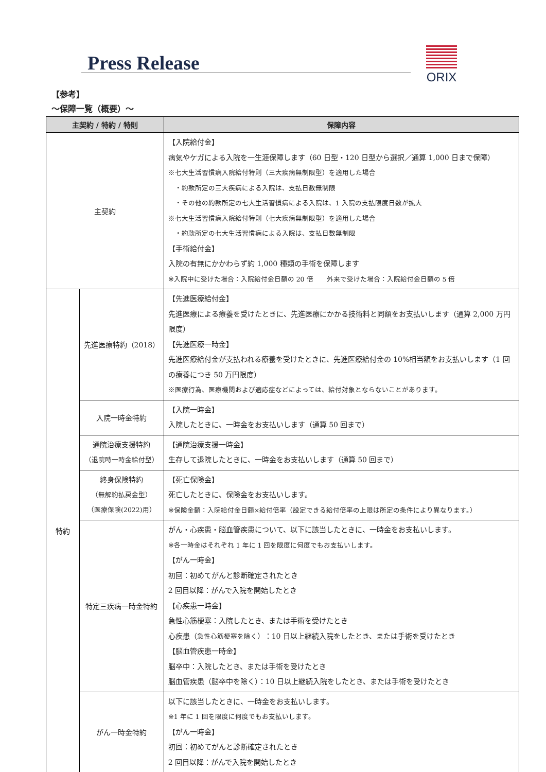Press Release
ORIX
【参考】
～保障一覧（概要）～
| 主契約 / 特約 / 特則 | | 保障内容 |
| --- | --- | --- |
| 主契約 | | 【入院給付金】 病気やケガによる入院を一生涯保障します（60 日型・120 日型から選択／通算 1,000 日まで保障） ※七大生活習慣病入院給付特則（三大疾病無制限型）を適用した場合 ・約款所定の三大疾病による入院は、支払日数無制限 ・その他の約款所定の七大生活習慣病による入院は、1 入院の支払限度日数が拡大 ※七大生活習慣病入院給付特則（七大疾病無制限型）を適用した場合 ・約款所定の七大生活習慣病による入院は、支払日数無制限 【手術給付金】 入院の有無にかかわらず約 1,000 種類の手術を保障します ※入院中に受けた場合：入院給付金日額の 20 倍 外来で受けた場合：入院給付金日額の 5 倍 |
| 特約 | 先進医療特約（2018） | 【先進医療給付金】 先進医療による療養を受けたときに、先進医療にかかる技術料と同額をお支払いします（通算 2,000 万円限度） 【先進医療一時金】 先進医療給付金が支払われる療養を受けたときに、先進医療給付金の 10%相当額をお支払いします（1 回の療養につき 50 万円限度） ※医療行為、医療機関および適応症などによっては、給付対象とならないことがあります。 |
| | 入院一時金特約 | 【入院一時金】 入院したときに、一時金をお支払いします（通算 50 回まで） |
| | 通院治療支援特約 （退院時一時金給付型） | 【通院治療支援一時金】 生存して退院したときに、一時金をお支払いします（通算 50 回まで） |
| | 終身保険特約 （無解約払戻金型） （医療保険(2022)用） | 【死亡保険金】 死亡したときに、保険金をお支払いします。 ※保険金額：入院給付金日額×給付倍率（設定できる給付倍率の上限は所定の条件により異なります。） |
| | 特定三疾病一時金特約 | がん・心疾患・脳血管疾患について、以下に該当したときに、一時金をお支払いします。 ※各一時金はそれぞれ 1 年に 1 回を限度に何度でもお支払いします。 【がん一時金】 初回：初めてがんと診断確定されたとき 2 回目以降：がんで入院を開始したとき 【心疾患一時金】 急性心筋梗塞：入院したとき、または手術を受けたとき 心疾患（ 急性心筋梗塞を除く ）：10 日以上継続入院をしたとき、または手術を受けたとき 【脳血管疾患一時金】 脳卒中：入院したとき、または手術を受けたとき 脳血管疾患（脳卒中を除く）：10 日以上継続入院をしたとき、または手術を受けたとき |
| | がん一時金特約 | 以下に該当したときに、一時金をお支払いします。 ※1 年に 1 回を限度に何度でもお支払いします。 【がん一時金】 初回：初めてがんと診断確定されたとき 2 回目以降：がんで入院を開始したとき |